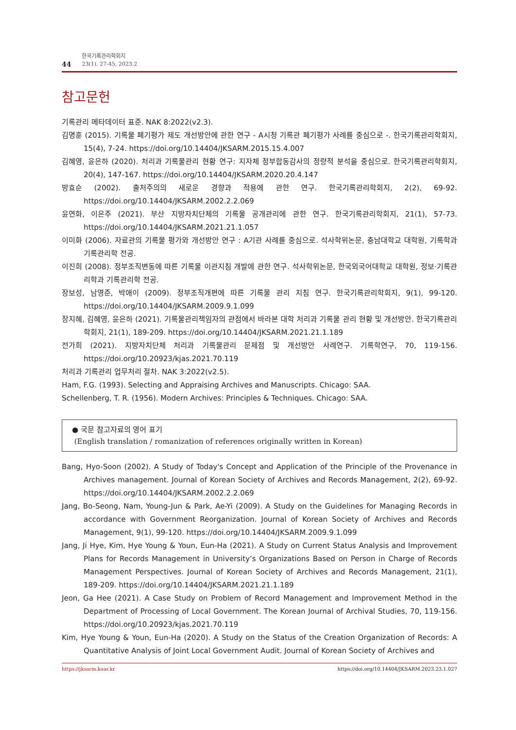44
한국기록관리학회지
23(1), 27-45, 2023.2
참고문헌
기록관리 메타데이터 표준. NAK 8:2022(v2.3).
김명훈 (2015). 기록물 폐기평가 제도 개선방안에 관한 연구 - A시청 기록관 폐기평가 사례를 중심으로 -. 한국기록관리학회지, 15(4), 7-24. https://doi.org/10.14404/JKSARM.2015.15.4.007
김혜영, 윤은하 (2020). 처리과 기록물관리 현황 연구: 지자체 정부합동감사의 정량적 분석을 중심으로. 한국기록관리학회지, 20(4), 147-167. https://doi.org/10.14404/JKSARM.2020.20.4.147
방효순 (2002). 출처주의의 새로운 경향과 적용에 관한 연구. 한국기록관리학회지, 2(2), 69-92. https://doi.org/10.14404/JKSARM.2002.2.2.069
윤연화, 이은주 (2021). 부산 지방자치단체의 기록물 공개관리에 관한 연구. 한국기록관리학회지, 21(1), 57-73. https://doi.org/10.14404/JKSARM.2021.21.1.057
이미화 (2006). 자료관의 기록물 평가와 개선방안 연구 : A기관 사례를 중심으로. 석사학위논문, 충남대학교 대학원, 기록학과 기록관리학 전공.
이진희 (2008). 정부조직변동에 따른 기록물 이관지침 개발에 관한 연구. 석사학위논문, 한국외국어대학교 대학원, 정보·기록관리학과 기록관리학 전공.
장보성, 남영준, 박애이 (2009). 정부조직개편에 따른 기록물 관리 지침 연구. 한국기록관리학회지, 9(1), 99-120. https://doi.org/10.14404/JKSARM.2009.9.1.099
장지혜, 김혜영, 윤은하 (2021). 기록물관리책임자의 관점에서 바라본 대학 처리과 기록물 관리 현황 및 개선방안. 한국기록관리학회지, 21(1), 189-209. https://doi.org/10.14404/JKSARM.2021.21.1.189
전가희 (2021). 지방자치단체 처리과 기록물관리 문제점 및 개선방안 사례연구. 기록학연구, 70, 119-156. https://doi.org/10.20923/kjas.2021.70.119
처리과 기록관리 업무처리 절차. NAK 3:2022(v2.5).
Ham, F.G. (1993). Selecting and Appraising Archives and Manuscripts. Chicago: SAA.
Schellenberg, T. R. (1956). Modern Archives: Principles & Techniques. Chicago: SAA.
● 국문 참고자료의 영어 표기
(English translation / romanization of references originally written in Korean)
Bang, Hyo-Soon (2002). A Study of Today's Concept and Application of the Principle of the Provenance in Archives management. Journal of Korean Society of Archives and Records Management, 2(2), 69-92. https://doi.org/10.14404/JKSARM.2002.2.2.069
Jang, Bo-Seong, Nam, Young-Jun & Park, Ae-Yi (2009). A Study on the Guidelines for Managing Records in accordance with Government Reorganization. Journal of Korean Society of Archives and Records Management, 9(1), 99-120. https://doi.org/10.14404/JKSARM.2009.9.1.099
Jang, Ji Hye, Kim, Hye Young & Youn, Eun-Ha (2021). A Study on Current Status Analysis and Improvement Plans for Records Management in University’s Organizations Based on Person in Charge of Records Management Perspectives. Journal of Korean Society of Archives and Records Management, 21(1), 189-209. https://doi.org/10.14404/JKSARM.2021.21.1.189
Jeon, Ga Hee (2021). A Case Study on Problem of Record Management and Improvement Method in the Department of Processing of Local Government. The Korean Journal of Archival Studies, 70, 119-156. https://doi.org/10.20923/kjas.2021.70.119
Kim, Hye Young & Youn, Eun-Ha (2020). A Study on the Status of the Creation Organization of Records: A Quantitative Analysis of Joint Local Government Audit. Journal of Korean Society of Archives and
https://jksarm.koar.kr https://doi.org/10.14404/JKSARM.2023.23.1.027